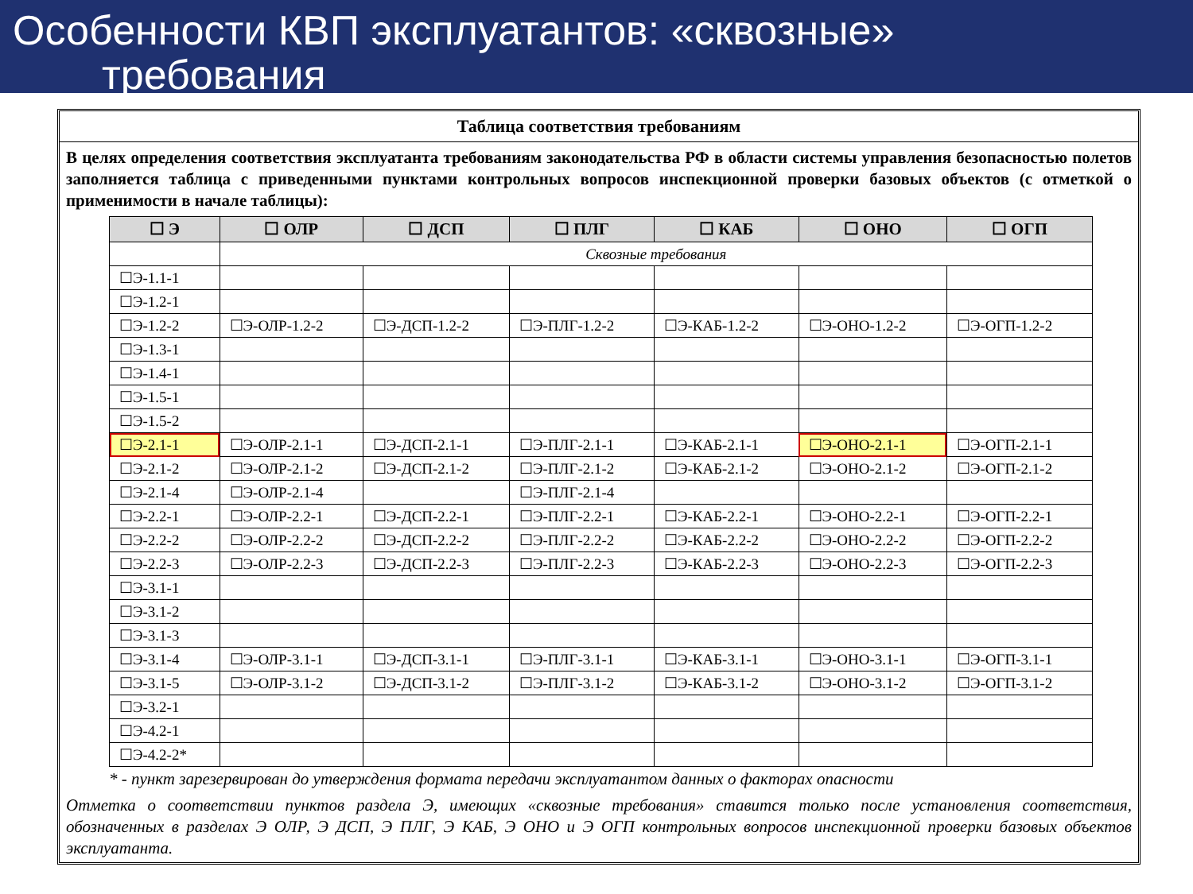Особенности КВП эксплуатантов: «сквозные»
требования
Таблица соответствия требованиям
В целях определения соответствия эксплуатанта требованиям законодательства РФ в области системы управления безопасностью полетов заполняется таблица с приведенными пунктами контрольных вопросов инспекционной проверки базовых объектов (с отметкой о применимости в начале таблицы):
| ☐ Э | ☐ ОЛР | ☐ ДСП | ☐ ПЛГ | ☐ КАБ | ☐ ОНО | ☐ ОГП |
| --- | --- | --- | --- | --- | --- | --- |
| | Сквозные требования | | | | | |
| ☐Э-1.1-1 | | | | | | |
| ☐Э-1.2-1 | | | | | | |
| ☐Э-1.2-2 | ☐Э-ОЛР-1.2-2 | ☐Э-ДСП-1.2-2 | ☐Э-ПЛГ-1.2-2 | ☐Э-КАБ-1.2-2 | ☐Э-ОНО-1.2-2 | ☐Э-ОГП-1.2-2 |
| ☐Э-1.3-1 | | | | | | |
| ☐Э-1.4-1 | | | | | | |
| ☐Э-1.5-1 | | | | | | |
| ☐Э-1.5-2 | | | | | | |
| ☐Э-2.1-1 | ☐Э-ОЛР-2.1-1 | ☐Э-ДСП-2.1-1 | ☐Э-ПЛГ-2.1-1 | ☐Э-КАБ-2.1-1 | ☐Э-ОНО-2.1-1 | ☐Э-ОГП-2.1-1 |
| ☐Э-2.1-2 | ☐Э-ОЛР-2.1-2 | ☐Э-ДСП-2.1-2 | ☐Э-ПЛГ-2.1-2 | ☐Э-КАБ-2.1-2 | ☐Э-ОНО-2.1-2 | ☐Э-ОГП-2.1-2 |
| ☐Э-2.1-4 | ☐Э-ОЛР-2.1-4 | | ☐Э-ПЛГ-2.1-4 | | | |
| ☐Э-2.2-1 | ☐Э-ОЛР-2.2-1 | ☐Э-ДСП-2.2-1 | ☐Э-ПЛГ-2.2-1 | ☐Э-КАБ-2.2-1 | ☐Э-ОНО-2.2-1 | ☐Э-ОГП-2.2-1 |
| ☐Э-2.2-2 | ☐Э-ОЛР-2.2-2 | ☐Э-ДСП-2.2-2 | ☐Э-ПЛГ-2.2-2 | ☐Э-КАБ-2.2-2 | ☐Э-ОНО-2.2-2 | ☐Э-ОГП-2.2-2 |
| ☐Э-2.2-3 | ☐Э-ОЛР-2.2-3 | ☐Э-ДСП-2.2-3 | ☐Э-ПЛГ-2.2-3 | ☐Э-КАБ-2.2-3 | ☐Э-ОНО-2.2-3 | ☐Э-ОГП-2.2-3 |
| ☐Э-3.1-1 | | | | | | |
| ☐Э-3.1-2 | | | | | | |
| ☐Э-3.1-3 | | | | | | |
| ☐Э-3.1-4 | ☐Э-ОЛР-3.1-1 | ☐Э-ДСП-3.1-1 | ☐Э-ПЛГ-3.1-1 | ☐Э-КАБ-3.1-1 | ☐Э-ОНО-3.1-1 | ☐Э-ОГП-3.1-1 |
| ☐Э-3.1-5 | ☐Э-ОЛР-3.1-2 | ☐Э-ДСП-3.1-2 | ☐Э-ПЛГ-3.1-2 | ☐Э-КАБ-3.1-2 | ☐Э-ОНО-3.1-2 | ☐Э-ОГП-3.1-2 |
| ☐Э-3.2-1 | | | | | | |
| ☐Э-4.2-1 | | | | | | |
| ☐Э-4.2-2* | | | | | | |
* - пункт зарезервирован до утверждения формата передачи эксплуатантом данных о факторах опасности
Отметка о соответствии пунктов раздела Э, имеющих «сквозные требования» ставится только после установления соответствия, обозначенных в разделах Э ОЛР, Э ДСП, Э ПЛГ, Э КАБ, Э ОНО и Э ОГП контрольных вопросов инспекционной проверки базовых объектов эксплуатанта.